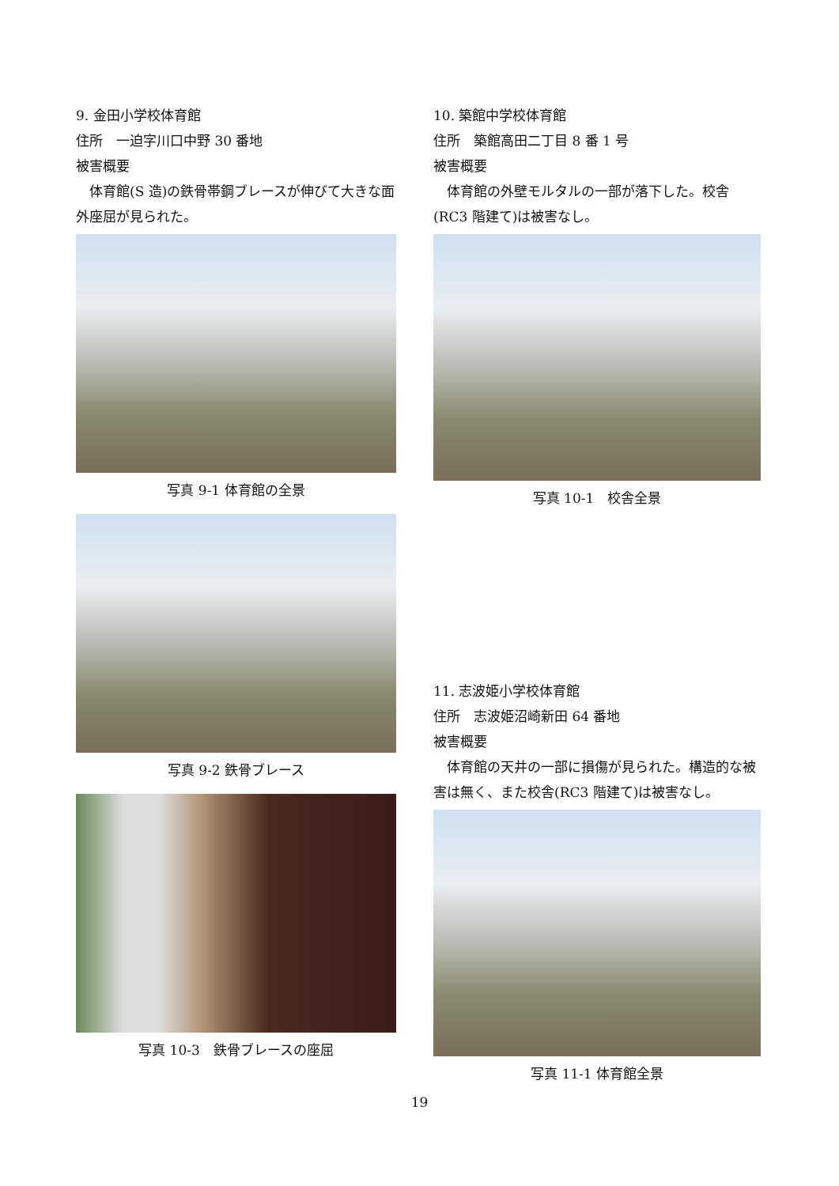9. 金田小学校体育館
住所　一迫字川口中野 30 番地
被害概要
　体育館(S 造)の鉄骨帯鋼ブレースが伸びて大きな面外座屈が見られた。
写真 9-1 体育館の全景
写真 9-2 鉄骨ブレース
写真 10-3　鉄骨ブレースの座屈
10. 築館中学校体育館
住所　築館高田二丁目 8 番 1 号
被害概要
　体育館の外壁モルタルの一部が落下した。校舎(RC3 階建て)は被害なし。
写真 10-1　校舎全景
11. 志波姫小学校体育館
住所　志波姫沼崎新田 64 番地
被害概要
　体育館の天井の一部に損傷が見られた。構造的な被害は無く、また校舎(RC3 階建て)は被害なし。
写真 11-1 体育館全景
19